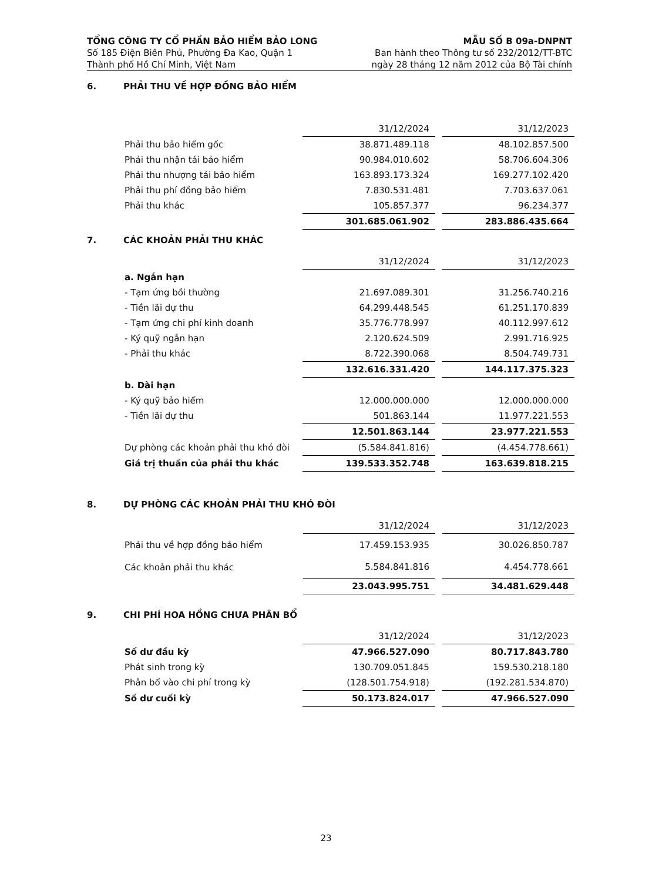TỔNG CÔNG TY CỔ PHẦN BẢO HIỂM BẢO LONG
Số 185 Điện Biên Phủ, Phường Đa Kao, Quận 1
Thành phố Hồ Chí Minh, Việt Nam
MẪU SỐ B 09a-DNPNT
Ban hành theo Thông tư số 232/2012/TT-BTC
ngày 28 tháng 12 năm 2012 của Bộ Tài chính
6. PHẢI THU VỀ HỢP ĐỒNG BẢO HIỂM
| | 31/12/2024 | | 31/12/2023 |
| Phải thu bảo hiểm gốc | 38.871.489.118 | | 48.102.857.500 |
| Phải thu nhận tái bảo hiểm | 90.984.010.602 | | 58.706.604.306 |
| Phải thu nhượng tái bảo hiểm | 163.893.173.324 | | 169.277.102.420 |
| Phải thu phí đồng bảo hiểm | 7.830.531.481 | | 7.703.637.061 |
| Phải thu khác | 105.857.377 | | 96.234.377 |
| | 301.685.061.902 | | 283.886.435.664 |
7. CÁC KHOẢN PHẢI THU KHÁC
| | 31/12/2024 | | 31/12/2023 |
| a. Ngắn hạn | | | |
| - Tạm ứng bồi thường | 21.697.089.301 | | 31.256.740.216 |
| - Tiền lãi dự thu | 64.299.448.545 | | 61.251.170.839 |
| - Tạm ứng chi phí kinh doanh | 35.776.778.997 | | 40.112.997.612 |
| - Ký quỹ ngắn hạn | 2.120.624.509 | | 2.991.716.925 |
| - Phải thu khác | 8.722.390.068 | | 8.504.749.731 |
| | 132.616.331.420 | | 144.117.375.323 |
| b. Dài hạn | | | |
| - Ký quỹ bảo hiểm | 12.000.000.000 | | 12.000.000.000 |
| - Tiền lãi dự thu | 501.863.144 | | 11.977.221.553 |
| | 12.501.863.144 | | 23.977.221.553 |
| Dự phòng các khoản phải thu khó đòi | (5.584.841.816) | | (4.454.778.661) |
| Giá trị thuần của phải thu khác | 139.533.352.748 | | 163.639.818.215 |
8. DỰ PHÒNG CÁC KHOẢN PHẢI THU KHÓ ĐÒI
| | 31/12/2024 | | 31/12/2023 |
| Phải thu về hợp đồng bảo hiểm | 17.459.153.935 | | 30.026.850.787 |
| Các khoản phải thu khác | 5.584.841.816 | | 4.454.778.661 |
| | 23.043.995.751 | | 34.481.629.448 |
9. CHI PHÍ HOA HỒNG CHƯA PHÂN BỔ
| | 31/12/2024 | | 31/12/2023 |
| Số dư đầu kỳ | 47.966.527.090 | | 80.717.843.780 |
| Phát sinh trong kỳ | 130.709.051.845 | | 159.530.218.180 |
| Phân bổ vào chi phí trong kỳ | (128.501.754.918) | | (192.281.534.870) |
| Số dư cuối kỳ | 50.173.824.017 | | 47.966.527.090 |
23